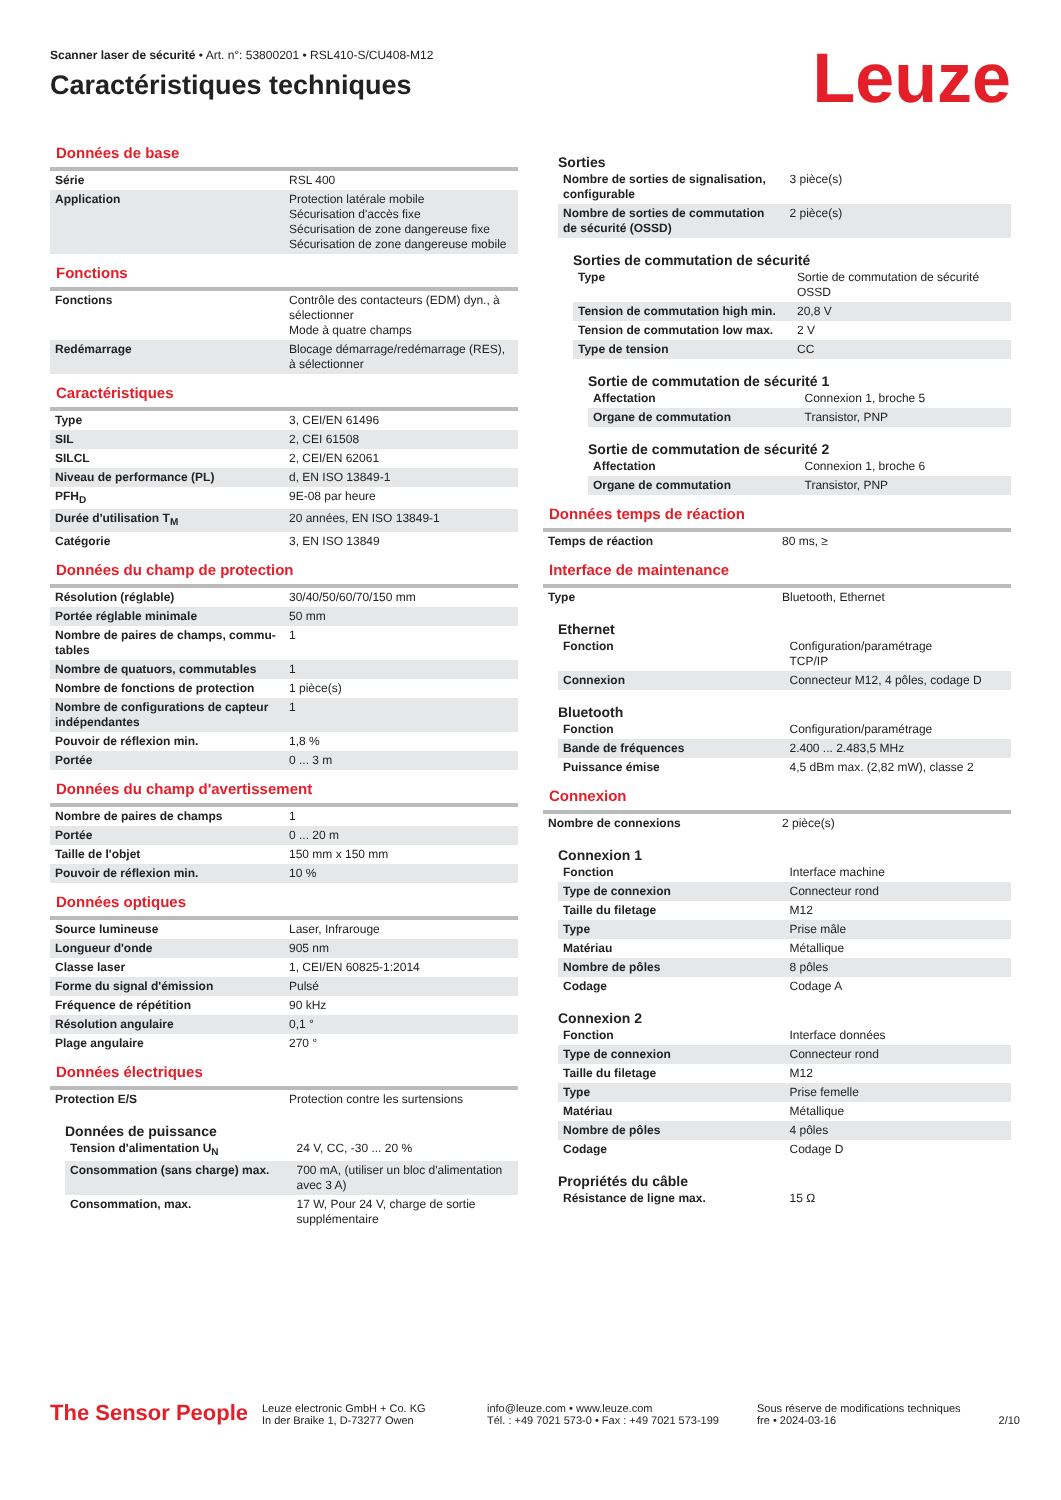Scanner laser de sécurité • Art. n°: 53800201 • RSL410-S/CU408-M12
Caractéristiques techniques
Leuze
Données de base
| Série | RSL 400 |
| Application | Protection latérale mobile Sécurisation d'accès fixe Sécurisation de zone dangereuse fixe Sécurisation de zone dangereuse mobile |
Fonctions
| Fonctions | Contrôle des contacteurs (EDM) dyn., à sélectionner Mode à quatre champs |
| Redémarrage | Blocage démarrage/redémarrage (RES), à sélectionner |
Caractéristiques
| Type | 3, CEI/EN 61496 |
| SIL | 2, CEI 61508 |
| SILCL | 2, CEI/EN 62061 |
| Niveau de performance (PL) | d, EN ISO 13849-1 |
| PFH<sub>D</sub> | 9E-08 par heure |
| Durée d'utilisation T<sub>M</sub> | 20 années, EN ISO 13849-1 |
| Catégorie | 3, EN ISO 13849 |
Données du champ de protection
| Résolution (réglable) | 30/40/50/60/70/150 mm |
| Portée réglable minimale | 50 mm |
| Nombre de paires de champs, commu-tables | 1 |
| Nombre de quatuors, commutables | 1 |
| Nombre de fonctions de protection | 1 pièce(s) |
| Nombre de configurations de capteur indépendantes | 1 |
| Pouvoir de réflexion min. | 1,8 % |
| Portée | 0 ... 3 m |
Données du champ d'avertissement
| Nombre de paires de champs | 1 |
| Portée | 0 ... 20 m |
| Taille de l'objet | 150 mm x 150 mm |
| Pouvoir de réflexion min. | 10 % |
Données optiques
| Source lumineuse | Laser, Infrarouge |
| Longueur d'onde | 905 nm |
| Classe laser | 1, CEI/EN 60825-1:2014 |
| Forme du signal d'émission | Pulsé |
| Fréquence de répétition | 90 kHz |
| Résolution angulaire | 0,1 ° |
| Plage angulaire | 270 ° |
Données électriques
| Protection E/S | Protection contre les surtensions |
Données de puissance
| Tension d'alimentation U<sub>N</sub> | 24 V, CC, -30 ... 20 % |
| Consommation (sans charge) max. | 700 mA, (utiliser un bloc d'alimentation avec 3 A) |
| Consommation, max. | 17 W, Pour 24 V, charge de sortie supplémentaire |
Sorties
| Nombre de sorties de signalisation, configurable | 3 pièce(s) |
| Nombre de sorties de commutation de sécurité (OSSD) | 2 pièce(s) |
Sorties de commutation de sécurité
| Type | Sortie de commutation de sécurité OSSD |
| Tension de commutation high min. | 20,8 V |
| Tension de commutation low max. | 2 V |
| Type de tension | CC |
Sortie de commutation de sécurité 1
| Affectation | Connexion 1, broche 5 |
| Organe de commutation | Transistor, PNP |
Sortie de commutation de sécurité 2
| Affectation | Connexion 1, broche 6 |
| Organe de commutation | Transistor, PNP |
Données temps de réaction
| Temps de réaction | 80 ms, ≥ |
Interface de maintenance
| Type | Bluetooth, Ethernet |
Ethernet
| Fonction | Configuration/paramétrage TCP/IP |
| Connexion | Connecteur M12, 4 pôles, codage D |
Bluetooth
| Fonction | Configuration/paramétrage |
| Bande de fréquences | 2.400 ... 2.483,5 MHz |
| Puissance émise | 4,5 dBm max. (2,82 mW), classe 2 |
Connexion
| Nombre de connexions | 2 pièce(s) |
Connexion 1
| Fonction | Interface machine |
| Type de connexion | Connecteur rond |
| Taille du filetage | M12 |
| Type | Prise mâle |
| Matériau | Métallique |
| Nombre de pôles | 8 pôles |
| Codage | Codage A |
Connexion 2
| Fonction | Interface données |
| Type de connexion | Connecteur rond |
| Taille du filetage | M12 |
| Type | Prise femelle |
| Matériau | Métallique |
| Nombre de pôles | 4 pôles |
| Codage | Codage D |
Propriétés du câble
| Résistance de ligne max. | 15 Ω |
The Sensor People
Leuze electronic GmbH + Co. KG
In der Braike 1, D-73277 Owen
info@leuze.com • www.leuze.com
Tél. : +49 7021 573-0 • Fax : +49 7021 573-199
Sous réserve de modifications techniques
fre • 2024-03-16
2/10